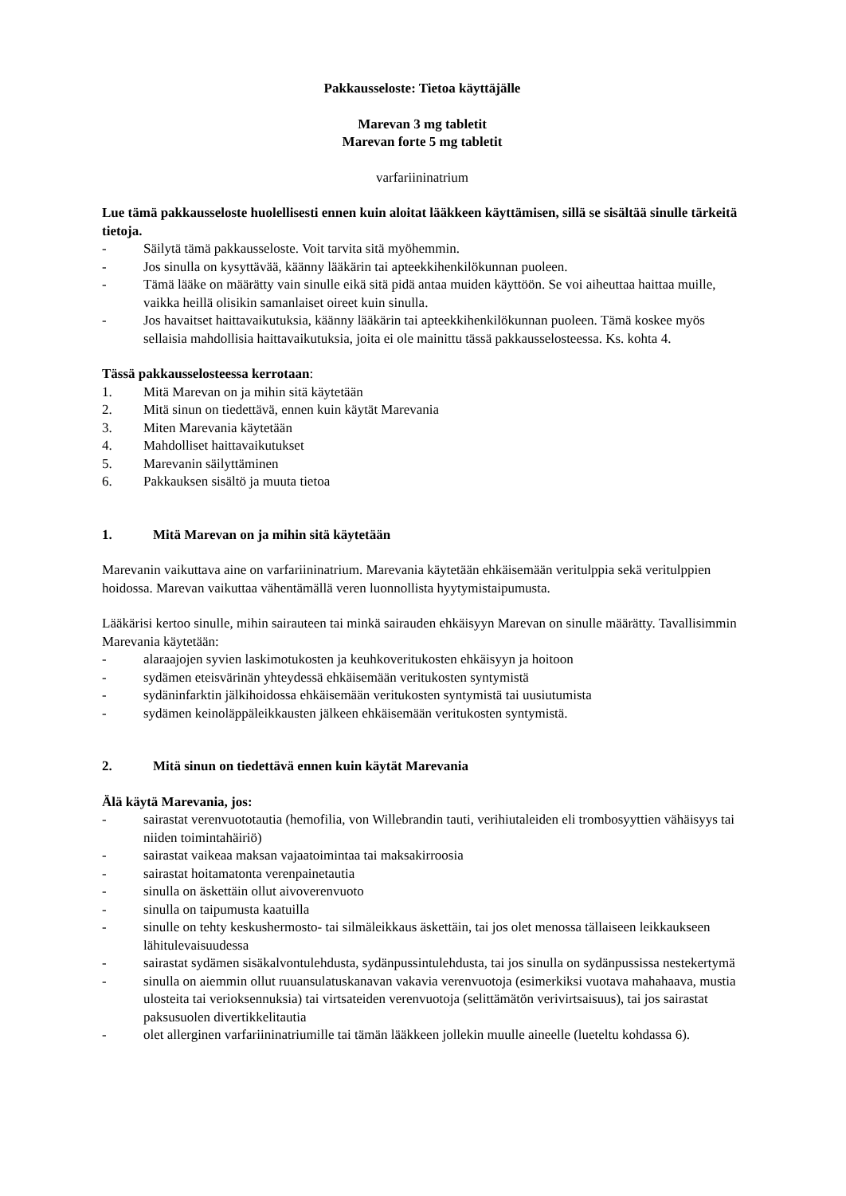Pakkausseloste: Tietoa käyttäjälle
Marevan 3 mg tabletit
Marevan forte 5 mg tabletit
varfariininatrium
Lue tämä pakkausseloste huolellisesti ennen kuin aloitat lääkkeen käyttämisen, sillä se sisältää sinulle tärkeitä tietoja.
- Säilytä tämä pakkausseloste. Voit tarvita sitä myöhemmin.
- Jos sinulla on kysyttävää, käänny lääkärin tai apteekkihenkilökunnan puoleen.
- Tämä lääke on määrätty vain sinulle eikä sitä pidä antaa muiden käyttöön. Se voi aiheuttaa haittaa muille, vaikka heillä olisikin samanlaiset oireet kuin sinulla.
- Jos havaitset haittavaikutuksia, käänny lääkärin tai apteekkihenkilökunnan puoleen. Tämä koskee myös sellaisia mahdollisia haittavaikutuksia, joita ei ole mainittu tässä pakkausselosteessa. Ks. kohta 4.
Tässä pakkausselosteessa kerrotaan:
1. Mitä Marevan on ja mihin sitä käytetään
2. Mitä sinun on tiedettävä, ennen kuin käytät Marevania
3. Miten Marevania käytetään
4. Mahdolliset haittavaikutukset
5. Marevanin säilyttäminen
6. Pakkauksen sisältö ja muuta tietoa
1. Mitä Marevan on ja mihin sitä käytetään
Marevanin vaikuttava aine on varfariininatrium. Marevania käytetään ehkäisemään veritulppia sekä veritulppien hoidossa. Marevan vaikuttaa vähentämällä veren luonnollista hyytymistaipumusta.
Lääkärisi kertoo sinulle, mihin sairauteen tai minkä sairauden ehkäisyyn Marevan on sinulle määrätty. Tavallisimmin Marevania käytetään:
- alaraajojen syvien laskimotukosten ja keuhkoveritukosten ehkäisyyn ja hoitoon
- sydämen eteisvärinän yhteydessä ehkäisemään veritukosten syntymistä
- sydäninfarktin jälkihoidossa ehkäisemään veritukosten syntymistä tai uusiutumista
- sydämen keinoläppäleikkausten jälkeen ehkäisemään veritukosten syntymistä.
2. Mitä sinun on tiedettävä ennen kuin käytät Marevania
Älä käytä Marevania, jos:
- sairastat verenvuototautia (hemofilia, von Willebrandin tauti, verihiutaleiden eli trombosyyttien vähäisyys tai niiden toimintahäiriö)
- sairastat vaikeaa maksan vajaatoimintaa tai maksakirroosia
- sairastat hoitamatonta verenpainetautia
- sinulla on äskettäin ollut aivoverenvuoto
- sinulla on taipumusta kaatuilla
- sinulle on tehty keskushermosto- tai silmäleikkaus äskettäin, tai jos olet menossa tällaiseen leikkaukseen lähitulevaisuudessa
- sairastat sydämen sisäkalvontulehdusta, sydänpussintulehdusta, tai jos sinulla on sydänpussissa nestekertymä
- sinulla on aiemmin ollut ruuansulatuskanavan vakavia verenvuotoja (esimerkiksi vuotava mahahaava, mustia ulosteita tai verioksennuksia) tai virtsateiden verenvuotoja (selittämätön verivirtsaisuus), tai jos sairastat paksusuolen divertikkelitautia
- olet allerginen varfariininatriumille tai tämän lääkkeen jollekin muulle aineelle (lueteltu kohdassa 6).